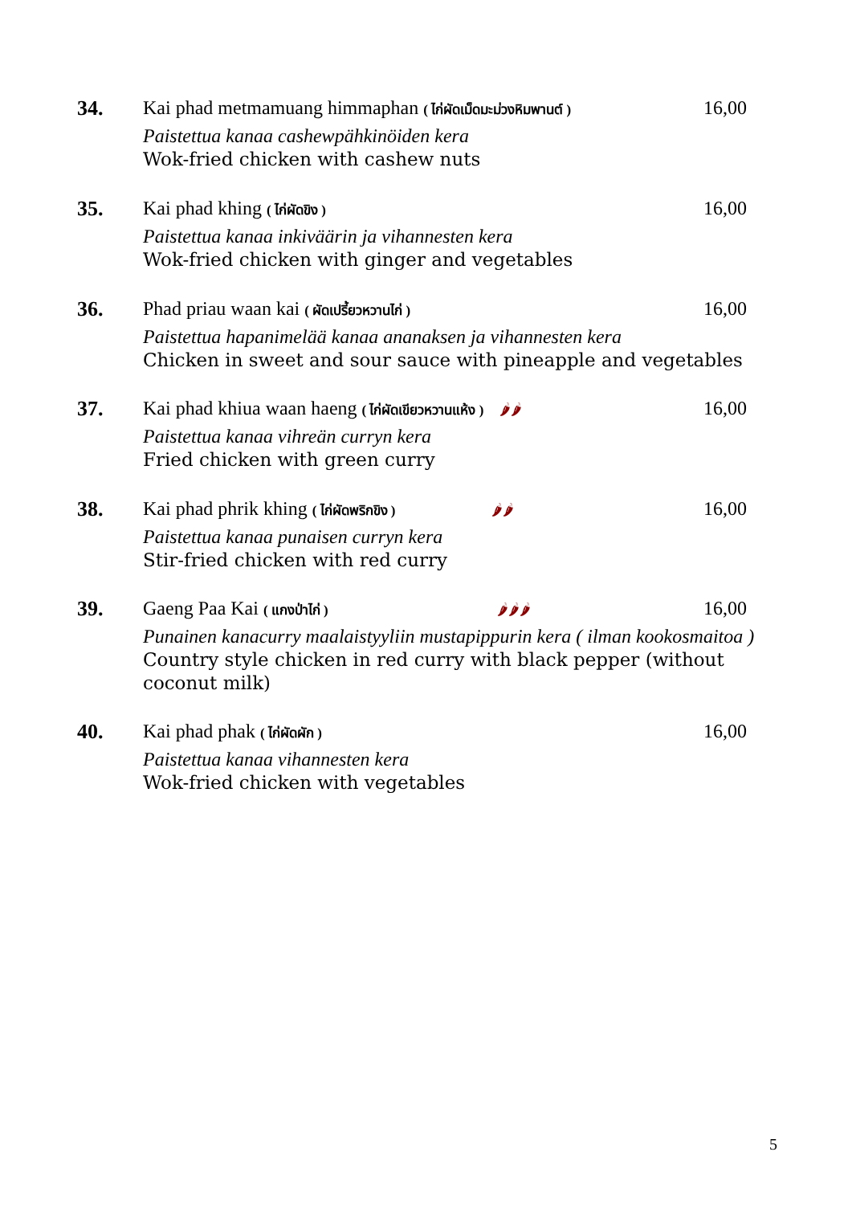34.
Kai phad metmamuang himmaphan ( ไก่ผัดเม็ดมะม่วงหิมพานต์ ) 16,00
Paistettua kanaa cashewpähkinöiden kera
Wok-fried chicken with cashew nuts
35.
Kai phad khing ( ไก่ผัดขิง ) 16,00
Paistettua kanaa inkiväärin ja vihannesten kera
Wok-fried chicken with ginger and vegetables
36.
Phad priau waan kai ( ผัดเปรี้ยวหวานไก่ ) 16,00
Paistettua hapanimelää kanaa ananaksen ja vihannesten kera
Chicken in sweet and sour sauce with pineapple and vegetables
37.
Kai phad khiua waan haeng ( ไก่ผัดเขียวหวานแห้ง ) 🌶🌶 16,00
Paistettua kanaa vihreän curryn kera
Fried chicken with green curry
38.
Kai phad phrik khing ( ไก่ผัดพริกขิง ) 🌶🌶 16,00
Paistettua kanaa punaisen curryn kera
Stir-fried chicken with red curry
39.
Gaeng Paa Kai ( แกงป่าไก่ ) 🌶🌶🌶 16,00
Punainen kanacurry maalaistyyliin mustapippurin kera ( ilman kookosmaitoa )
Country style chicken in red curry with black pepper (without coconut milk)
40.
Kai phad phak ( ไก่ผัดผัก ) 16,00
Paistettua kanaa vihannesten kera
Wok-fried chicken with vegetables
5